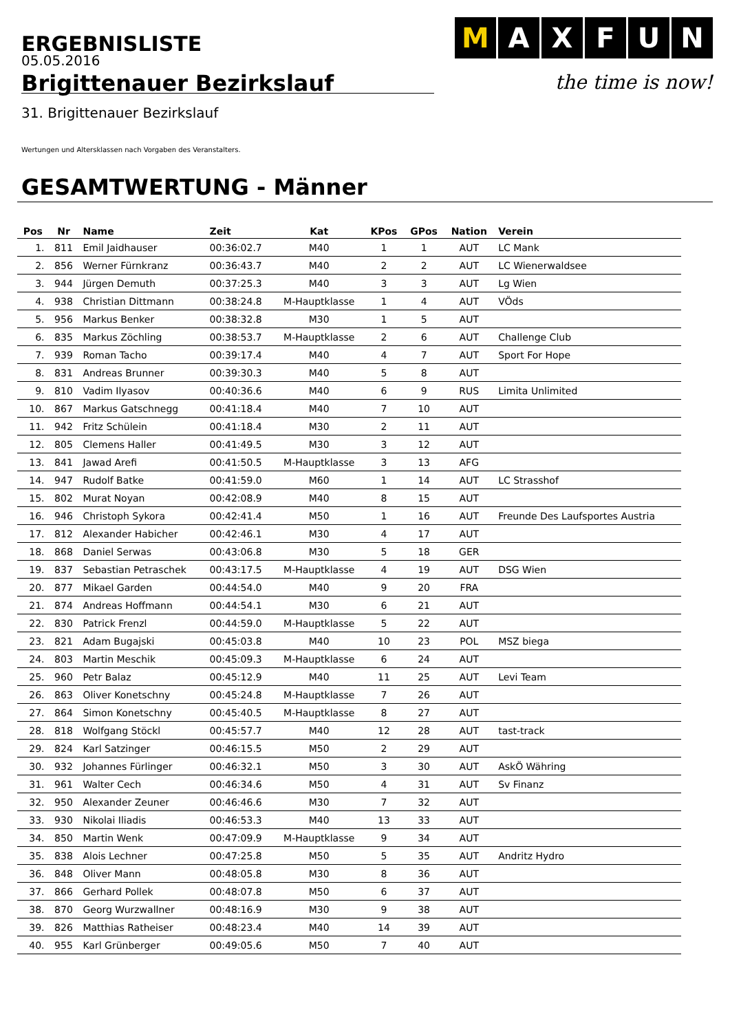ERGEBNISLISTE
M AXFUN
the time is now!
05.05.2016
Brigittenauer Bezirkslauf
31. Brigittenauer Bezirkslauf
Wertungen und Altersklassen nach Vorgaben des Veranstalters.
GESAMTWERTUNG - Männer
| Pos | Nr | Name | Zeit | Kat | KPos | GPos | Nation | Verein |
| --- | --- | --- | --- | --- | --- | --- | --- | --- |
| 1. | 811 | Emil Jaidhauser | 00:36:02.7 | M40 | 1 | 1 | AUT | LC Mank |
| 2. | 856 | Werner Fürnkranz | 00:36:43.7 | M40 | 2 | 2 | AUT | LC Wienerwaldsee |
| 3. | 944 | Jürgen Demuth | 00:37:25.3 | M40 | 3 | 3 | AUT | Lg Wien |
| 4. | 938 | Christian Dittmann | 00:38:24.8 | M-Hauptklasse | 1 | 4 | AUT | VÖds |
| 5. | 956 | Markus Benker | 00:38:32.8 | M30 | 1 | 5 | AUT | |
| 6. | 835 | Markus Zöchling | 00:38:53.7 | M-Hauptklasse | 2 | 6 | AUT | Challenge Club |
| 7. | 939 | Roman Tacho | 00:39:17.4 | M40 | 4 | 7 | AUT | Sport For Hope |
| 8. | 831 | Andreas Brunner | 00:39:30.3 | M40 | 5 | 8 | AUT | |
| 9. | 810 | Vadim Ilyasov | 00:40:36.6 | M40 | 6 | 9 | RUS | Limita Unlimited |
| 10. | 867 | Markus Gatschnegg | 00:41:18.4 | M40 | 7 | 10 | AUT | |
| 11. | 942 | Fritz Schülein | 00:41:18.4 | M30 | 2 | 11 | AUT | |
| 12. | 805 | Clemens Haller | 00:41:49.5 | M30 | 3 | 12 | AUT | |
| 13. | 841 | Jawad Arefi | 00:41:50.5 | M-Hauptklasse | 3 | 13 | AFG | |
| 14. | 947 | Rudolf Batke | 00:41:59.0 | M60 | 1 | 14 | AUT | LC Strasshof |
| 15. | 802 | Murat Noyan | 00:42:08.9 | M40 | 8 | 15 | AUT | |
| 16. | 946 | Christoph Sykora | 00:42:41.4 | M50 | 1 | 16 | AUT | Freunde Des Laufsportes Austria |
| 17. | 812 | Alexander Habicher | 00:42:46.1 | M30 | 4 | 17 | AUT | |
| 18. | 868 | Daniel Serwas | 00:43:06.8 | M30 | 5 | 18 | GER | |
| 19. | 837 | Sebastian Petraschek | 00:43:17.5 | M-Hauptklasse | 4 | 19 | AUT | DSG Wien |
| 20. | 877 | Mikael Garden | 00:44:54.0 | M40 | 9 | 20 | FRA | |
| 21. | 874 | Andreas Hoffmann | 00:44:54.1 | M30 | 6 | 21 | AUT | |
| 22. | 830 | Patrick Frenzl | 00:44:59.0 | M-Hauptklasse | 5 | 22 | AUT | |
| 23. | 821 | Adam Bugajski | 00:45:03.8 | M40 | 10 | 23 | POL | MSZ biega |
| 24. | 803 | Martin Meschik | 00:45:09.3 | M-Hauptklasse | 6 | 24 | AUT | |
| 25. | 960 | Petr Balaz | 00:45:12.9 | M40 | 11 | 25 | AUT | Levi Team |
| 26. | 863 | Oliver Konetschny | 00:45:24.8 | M-Hauptklasse | 7 | 26 | AUT | |
| 27. | 864 | Simon Konetschny | 00:45:40.5 | M-Hauptklasse | 8 | 27 | AUT | |
| 28. | 818 | Wolfgang Stöckl | 00:45:57.7 | M40 | 12 | 28 | AUT | tast-track |
| 29. | 824 | Karl Satzinger | 00:46:15.5 | M50 | 2 | 29 | AUT | |
| 30. | 932 | Johannes Fürlinger | 00:46:32.1 | M50 | 3 | 30 | AUT | AskÖ Währing |
| 31. | 961 | Walter Cech | 00:46:34.6 | M50 | 4 | 31 | AUT | Sv Finanz |
| 32. | 950 | Alexander Zeuner | 00:46:46.6 | M30 | 7 | 32 | AUT | |
| 33. | 930 | Nikolai Iliadis | 00:46:53.3 | M40 | 13 | 33 | AUT | |
| 34. | 850 | Martin Wenk | 00:47:09.9 | M-Hauptklasse | 9 | 34 | AUT | |
| 35. | 838 | Alois Lechner | 00:47:25.8 | M50 | 5 | 35 | AUT | Andritz Hydro |
| 36. | 848 | Oliver Mann | 00:48:05.8 | M30 | 8 | 36 | AUT | |
| 37. | 866 | Gerhard Pollek | 00:48:07.8 | M50 | 6 | 37 | AUT | |
| 38. | 870 | Georg Wurzwallner | 00:48:16.9 | M30 | 9 | 38 | AUT | |
| 39. | 826 | Matthias Ratheiser | 00:48:23.4 | M40 | 14 | 39 | AUT | |
| 40. | 955 | Karl Grünberger | 00:49:05.6 | M50 | 7 | 40 | AUT | |